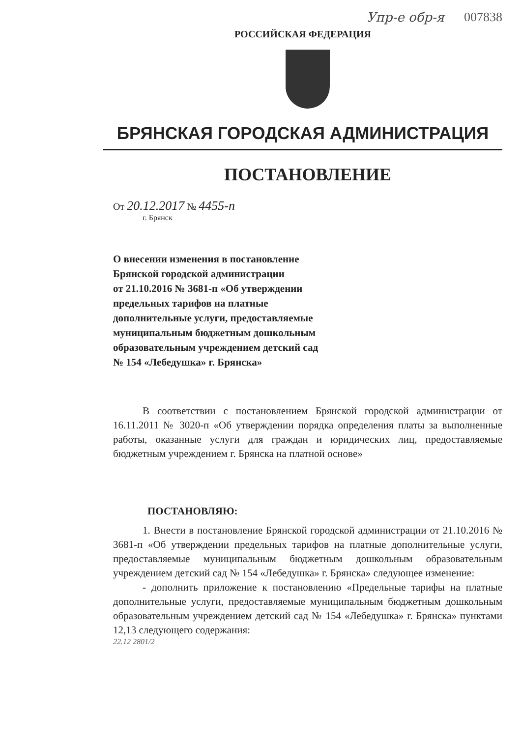Упр-е обр-я 007838
РОССИЙСКАЯ ФЕДЕРАЦИЯ
БРЯНСКАЯ ГОРОДСКАЯ АДМИНИСТРАЦИЯ
ПОСТАНОВЛЕНИЕ
От 20.12.2017 № 4455-п
г. Брянск
О внесении изменения в постановление
Брянской городской администрации
от 21.10.2016 № 3681-п «Об утверждении
предельных тарифов на платные
дополнительные услуги, предоставляемые
муниципальным бюджетным дошкольным
образовательным учреждением детский сад
№ 154 «Лебедушка» г. Брянска»
В соответствии с постановлением Брянской городской администрации от 16.11.2011 № 3020-п «Об утверждении порядка определения платы за выполненные работы, оказанные услуги для граждан и юридических лиц, предоставляемые бюджетным учреждением г. Брянска на платной основе»
ПОСТАНОВЛЯЮ:
1. Внести в постановление Брянской городской администрации от 21.10.2016 № 3681-п «Об утверждении предельных тарифов на платные дополнительные услуги, предоставляемые муниципальным бюджетным дошкольным образовательным учреждением детский сад № 154 «Лебедушка» г. Брянска» следующее изменение:
- дополнить приложение к постановлению «Предельные тарифы на платные дополнительные услуги, предоставляемые муниципальным бюджетным дошкольным образовательным учреждением детский сад № 154 «Лебедушка» г. Брянска» пунктами 12,13 следующего содержания:
22.12 2801/2